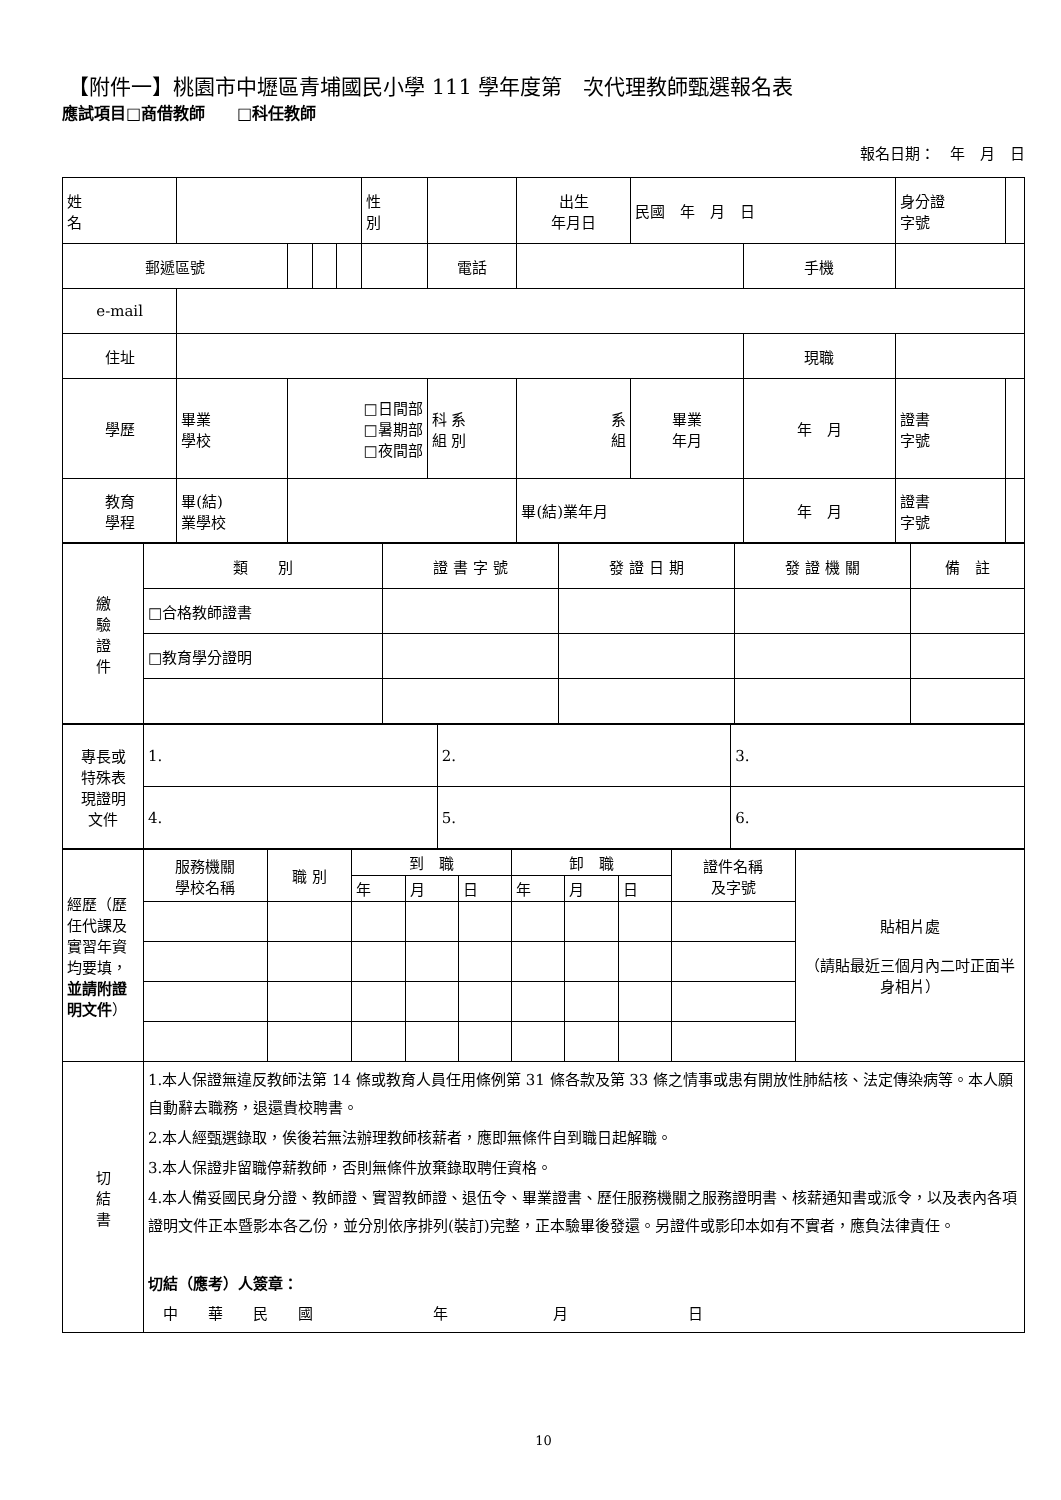【附件一】桃園市中壢區青埔國民小學 111 學年度第　次代理教師甄選報名表
應試項目□商借教師　　□科任教師
報名日期：　年　月　日
| 姓 名 | | | | | 性 別 | | 出生 年月日 | 民國 年 月 日 | | | 身分證 字號 | |
| 郵遞區號 | | | | | | 電話 | | | | 手機 | | |
| e-mail | | | | | | | | | | | | |
| 住址 | | | | | | | | | | 現職 | | |
| 學歷 | 畢業 學校 | □日間部 □暑期部 □夜間部 | | | | 科 系 組 別 | 系 組 | | 畢業 年月 | 年 月 | 證書 字號 | |
| 教育 學程 | 畢(結) 業學校 | | | | | | 畢(結)業年月 | | | 年 月 | 證書 字號 | |
| 繳 驗 證 件 | 類 別 | 證 書 字 號 | 發 證 日 期 | 發 證 機 關 | 備 註 |
| | □合格教師證書 | | | | |
| | □教育學分證明 | | | | |
| 專長或 特殊表 現證明 文件 | 1. | 2. | 3. |
| | 4. | 5. | 6. |
| 經歷（歷任代課及實習年資均要填， 並請附證明文件 ） | 服務機關 學校名稱 | 職 別 | 到 職 | | | 卸 職 | | | 證件名稱 及字號 | 貼相片處 （請貼最近三個月內二吋正面半身相片） |
| | | | 年 | 月 | 日 | 年 | 月 | 日 | | |
| 切 結 書 | 1.本人保證無違反教師法第 14 條或教育人員任用條例第 31 條各款及第 33 條之情事或患有開放性肺結核、法定傳染病等。本人願自動辭去職務，退還貴校聘書。 2.本人經甄選錄取，俟後若無法辦理教師核薪者，應即無條件自到職日起解職。 3.本人保證非留職停薪教師，否則無條件放棄錄取聘任資格。 4.本人備妥國民身分證、教師證、實習教師證、退伍令、畢業證書、歷任服務機關之服務證明書、核薪通知書或派令，以及表內各項證明文件正本暨影本各乙份，並分別依序排列(裝訂)完整，正本驗畢後發還。另證件或影印本如有不實者，應負法律責任。 切結（應考）人簽章： 中 華 民 國 年 月 日 | | | | | | | | | |
10